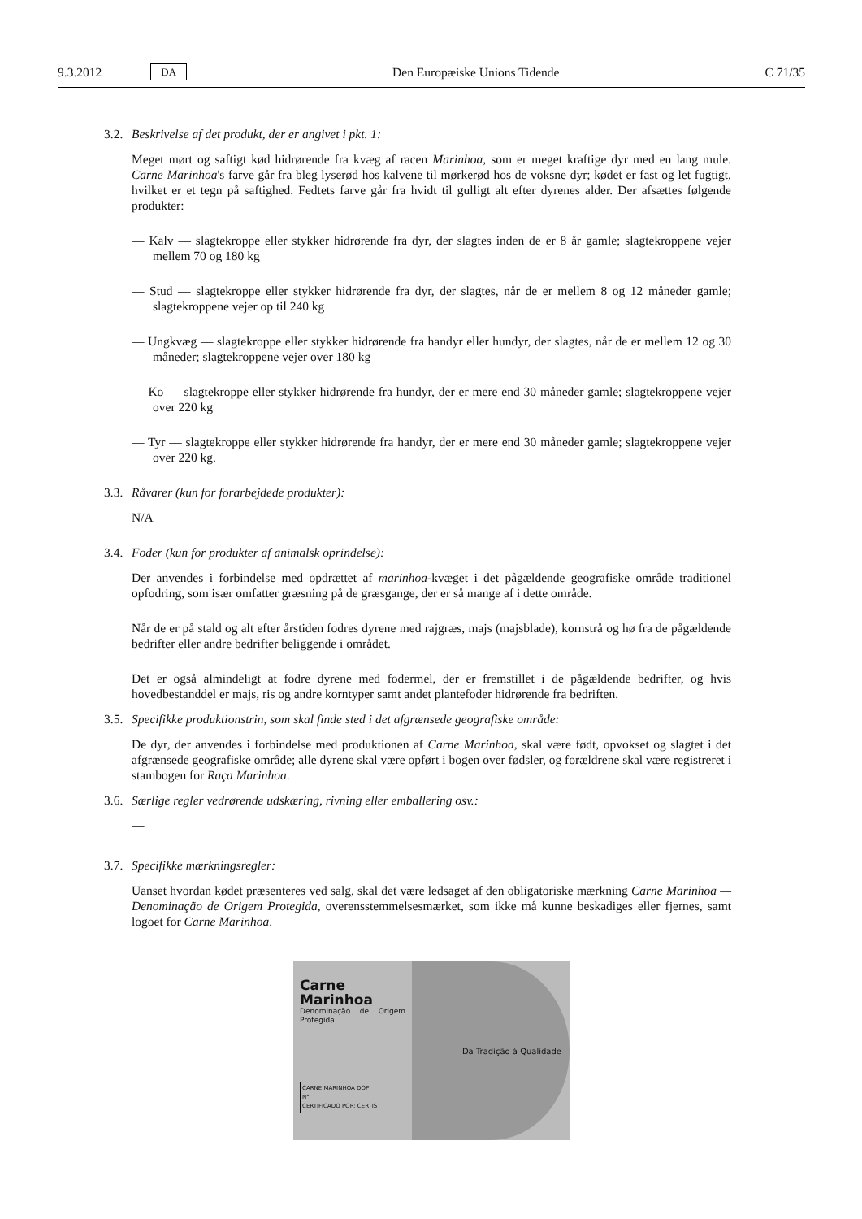9.3.2012 DA Den Europæiske Unions Tidende C 71/35
3.2. Beskrivelse af det produkt, der er angivet i pkt. 1:
Meget mørt og saftigt kød hidrørende fra kvæg af racen Marinhoa, som er meget kraftige dyr med en lang mule. Carne Marinhoa's farve går fra bleg lyserød hos kalvene til mørkerød hos de voksne dyr; kødet er fast og let fugtigt, hvilket er et tegn på saftighed. Fedtets farve går fra hvidt til gulligt alt efter dyrenes alder. Der afsættes følgende produkter:
— Kalv — slagtekroppe eller stykker hidrørende fra dyr, der slagtes inden de er 8 år gamle; slagtekroppene vejer mellem 70 og 180 kg
— Stud — slagtekroppe eller stykker hidrørende fra dyr, der slagtes, når de er mellem 8 og 12 måneder gamle; slagtekroppene vejer op til 240 kg
— Ungkvæg — slagtekroppe eller stykker hidrørende fra handyr eller hundyr, der slagtes, når de er mellem 12 og 30 måneder; slagtekroppene vejer over 180 kg
— Ko — slagtekroppe eller stykker hidrørende fra hundyr, der er mere end 30 måneder gamle; slagtekroppene vejer over 220 kg
— Tyr — slagtekroppe eller stykker hidrørende fra handyr, der er mere end 30 måneder gamle; slagtekroppene vejer over 220 kg.
3.3. Råvarer (kun for forarbejdede produkter):
N/A
3.4. Foder (kun for produkter af animalsk oprindelse):
Der anvendes i forbindelse med opdrættet af marinhoa-kvæget i det pågældende geografiske område traditionel opfodring, som især omfatter græsning på de græsgange, der er så mange af i dette område.
Når de er på stald og alt efter årstiden fodres dyrene med rajgræs, majs (majsblade), kornstrå og hø fra de pågældende bedrifter eller andre bedrifter beliggende i området.
Det er også almindeligt at fodre dyrene med fodermel, der er fremstillet i de pågældende bedrifter, og hvis hovedbestanddel er majs, ris og andre korntyper samt andet plantefoder hidrørende fra bedriften.
3.5. Specifikke produktionstrin, som skal finde sted i det afgrænsede geografiske område:
De dyr, der anvendes i forbindelse med produktionen af Carne Marinhoa, skal være født, opvokset og slagtet i det afgrænsede geografiske område; alle dyrene skal være opført i bogen over fødsler, og forældrene skal være registreret i stambogen for Raça Marinhoa.
3.6. Særlige regler vedrørende udskæring, rivning eller emballering osv.:
—
3.7. Specifikke mærkningsregler:
Uanset hvordan kødet præsenteres ved salg, skal det være ledsaget af den obligatoriske mærkning Carne Marinhoa — Denominação de Origem Protegida, overensstemmelsesmærket, som ikke må kunne beskadiges eller fjernes, samt logoet for Carne Marinhoa.
Carne
Marinhoa
Denominação de Origem Protegida
CARNE MARINHOA DOP
N°
CERTIFICADO POR: CERTIS
Da Tradição à Qualidade